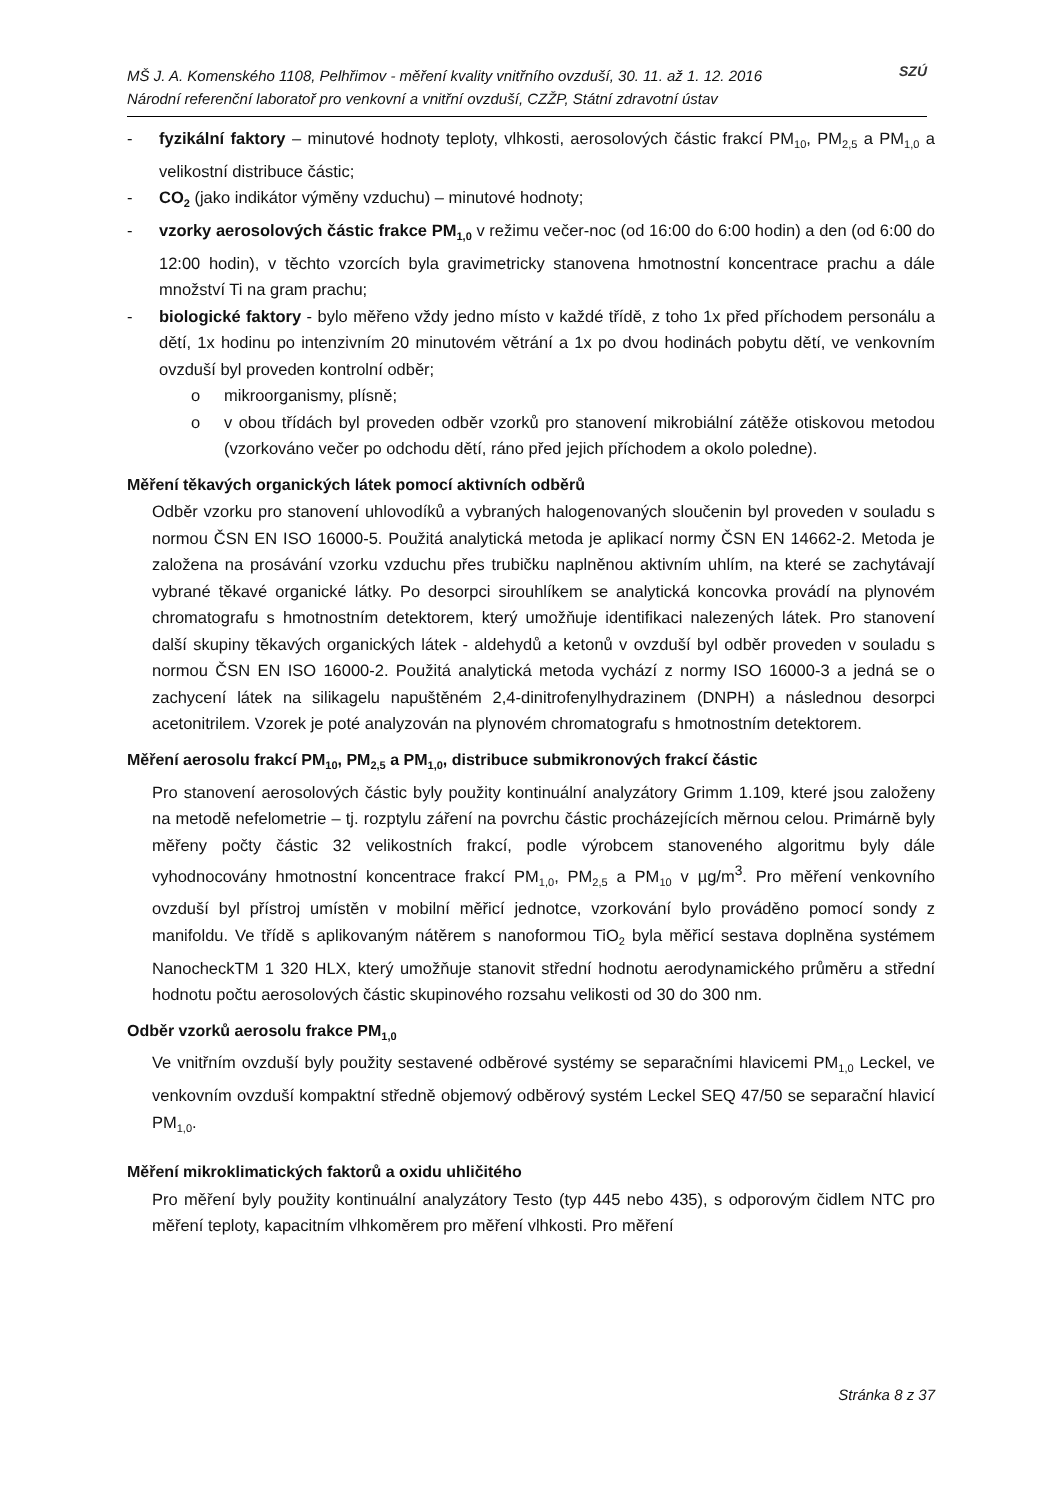MŠ J. A. Komenského 1108, Pelhřimov - měření kvality vnitřního ovzduší, 30. 11. až 1. 12. 2016
Národní referenční laboratoř pro venkovní a vnitřní ovzduší, CZŽP, Státní zdravotní ústav
SZÚ
- fyzikální faktory – minutové hodnoty teploty, vlhkosti, aerosolových částic frakcí PM<sub>10</sub>, PM<sub>2,5</sub> a PM<sub>1,0</sub> a velikostní distribuce částic;
- CO<sub>2</sub> (jako indikátor výměny vzduchu) – minutové hodnoty;
- vzorky aerosolových částic frakce PM<sub>1,0</sub> v režimu večer-noc (od 16:00 do 6:00 hodin) a den (od 6:00 do 12:00 hodin), v těchto vzorcích byla gravimetricky stanovena hmotnostní koncentrace prachu a dále množství Ti na gram prachu;
- biologické faktory - bylo měřeno vždy jedno místo v každé třídě, z toho 1x před příchodem personálu a dětí, 1x hodinu po intenzivním 20 minutovém větrání a 1x po dvou hodinách pobytu dětí, ve venkovním ovzduší byl proveden kontrolní odběr;
o mikroorganismy, plísně;
o v obou třídách byl proveden odběr vzorků pro stanovení mikrobiální zátěže otiskovou metodou (vzorkováno večer po odchodu dětí, ráno před jejich příchodem a okolo poledne).
Měření těkavých organických látek pomocí aktivních odběrů
Odběr vzorku pro stanovení uhlovodíků a vybraných halogenovaných sloučenin byl proveden v souladu s normou ČSN EN ISO 16000-5. Použitá analytická metoda je aplikací normy ČSN EN 14662-2. Metoda je založena na prosávání vzorku vzduchu přes trubičku naplněnou aktivním uhlím, na které se zachytávají vybrané těkavé organické látky. Po desorpci sirouhlíkem se analytická koncovka provádí na plynovém chromatografu s hmotnostním detektorem, který umožňuje identifikaci nalezených látek. Pro stanovení další skupiny těkavých organických látek - aldehydů a ketonů v ovzduší byl odběr proveden v souladu s normou ČSN EN ISO 16000-2. Použitá analytická metoda vychází z normy ISO 16000-3 a jedná se o zachycení látek na silikagelu napuštěném 2,4-dinitrofenylhydrazinem (DNPH) a následnou desorpci acetonitrilem. Vzorek je poté analyzován na plynovém chromatografu s hmotnostním detektorem.
Měření aerosolu frakcí PM<sub>10</sub>, PM<sub>2,5</sub> a PM<sub>1,0</sub>, distribuce submikronových frakcí částic
Pro stanovení aerosolových částic byly použity kontinuální analyzátory Grimm 1.109, které jsou založeny na metodě nefelometrie – tj. rozptylu záření na povrchu částic procházejících měrnou celou. Primárně byly měřeny počty částic 32 velikostních frakcí, podle výrobcem stanoveného algoritmu byly dále vyhodnocovány hmotnostní koncentrace frakcí PM<sub>1,0</sub>, PM<sub>2,5</sub> a PM<sub>10</sub> v µg/m<sup>3</sup>. Pro měření venkovního ovzduší byl přístroj umístěn v mobilní měřicí jednotce, vzorkování bylo prováděno pomocí sondy z manifoldu. Ve třídě s aplikovaným nátěrem s nanoformou TiO<sub>2</sub> byla měřicí sestava doplněna systémem NanocheckTM 1 320 HLX, který umožňuje stanovit střední hodnotu aerodynamického průměru a střední hodnotu počtu aerosolových částic skupinového rozsahu velikosti od 30 do 300 nm.
Odběr vzorků aerosolu frakce PM<sub>1,0</sub>
Ve vnitřním ovzduší byly použity sestavené odběrové systémy se separačními hlavicemi PM<sub>1,0</sub> Leckel, ve venkovním ovzduší kompaktní středně objemový odběrový systém Leckel SEQ 47/50 se separační hlavicí PM<sub>1,0</sub>.
Měření mikroklimatických faktorů a oxidu uhličitého
Pro měření byly použity kontinuální analyzátory Testo (typ 445 nebo 435), s odporovým čidlem NTC pro měření teploty, kapacitním vlhkoměrem pro měření vlhkosti. Pro měření
Stránka 8 z 37